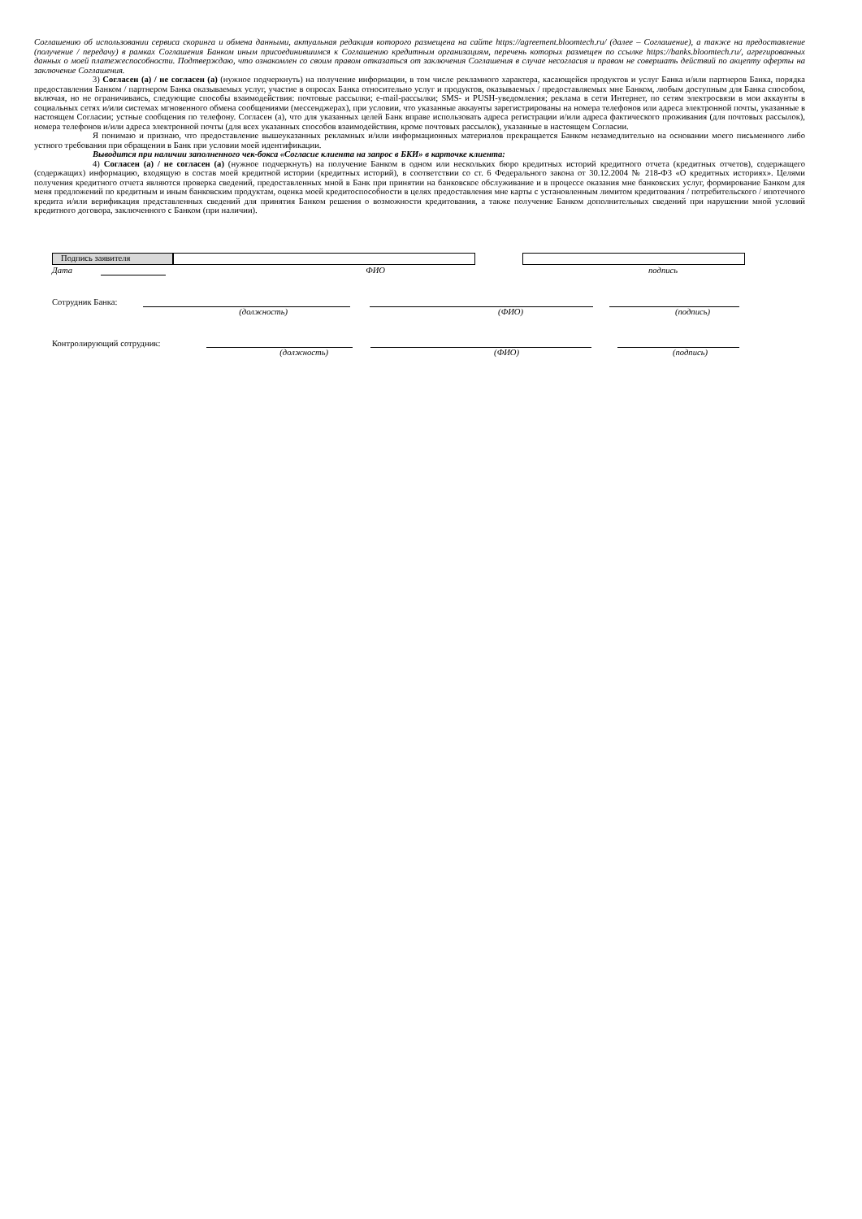Соглашению об использовании сервиса скоринга и обмена данными, актуальная редакция которого размещена на сайте https://agreement.bloomtech.ru/ (далее – Соглашение), а также на предоставление (получение / передачу) в рамках Соглашения Банком иным присоединившимся к Соглашению кредитным организациям, перечень которых размещен по ссылке https://banks.bloomtech.ru/, агрегированных данных о моей платежеспособности. Подтверждаю, что ознакомлен со своим правом отказаться от заключения Соглашения в случае несогласия и правом не совершать действий по акцепту оферты на заключение Соглашения.
3) Согласен (а) / не согласен (а) (нужное подчеркнуть) на получение информации, в том числе рекламного характера, касающейся продуктов и услуг Банка и/или партнеров Банка, порядка предоставления Банком / партнером Банка оказываемых услуг, участие в опросах Банка относительно услуг и продуктов, оказываемых / предоставляемых мне Банком, любым доступным для Банка способом, включая, но не ограничиваясь, следующие способы взаимодействия: почтовые рассылки; e-mail-рассылки; SMS- и PUSH-уведомления; реклама в сети Интернет, по сетям электросвязи в мои аккаунты в социальных сетях и/или системах мгновенного обмена сообщениями (мессенджерах), при условии, что указанные аккаунты зарегистрированы на номера телефонов или адреса электронной почты, указанные в настоящем Согласии; устные сообщения по телефону. Согласен (а), что для указанных целей Банк вправе использовать адреса регистрации и/или адреса фактического проживания (для почтовых рассылок), номера телефонов и/или адреса электронной почты (для всех указанных способов взаимодействия, кроме почтовых рассылок), указанные в настоящем Согласии.
Я понимаю и признаю, что предоставление вышеуказанных рекламных и/или информационных материалов прекращается Банком незамедлительно на основании моего письменного либо устного требования при обращении в Банк при условии моей идентификации.
Выводится при наличии заполненного чек-бокса «Согласие клиента на запрос в БКИ» в карточке клиента:
4) Согласен (а) / не согласен (а) (нужное подчеркнуть) на получение Банком в одном или нескольких бюро кредитных историй кредитного отчета (кредитных отчетов), содержащего (содержащих) информацию, входящую в состав моей кредитной истории (кредитных историй), в соответствии со ст. 6 Федерального закона от 30.12.2004 № 218-ФЗ «О кредитных историях». Целями получения кредитного отчета являются проверка сведений, предоставленных мной в Банк при принятии на банковское обслуживание и в процессе оказания мне банковских услуг, формирование Банком для меня предложений по кредитным и иным банковским продуктам, оценка моей кредитоспособности в целях предоставления мне карты с установленным лимитом кредитования / потребительского / ипотечного кредита и/или верификация представленных сведений для принятия Банком решения о возможности кредитования, а также получение Банком дополнительных сведений при нарушении мной условий кредитного договора, заключенного с Банком (при наличии).
Подпись заявителя
Дата ФИО подпись
Сотрудник Банка:
(должность) (ФИО) (подпись)
Контролирующий сотрудник:
(должность) (ФИО) (подпись)